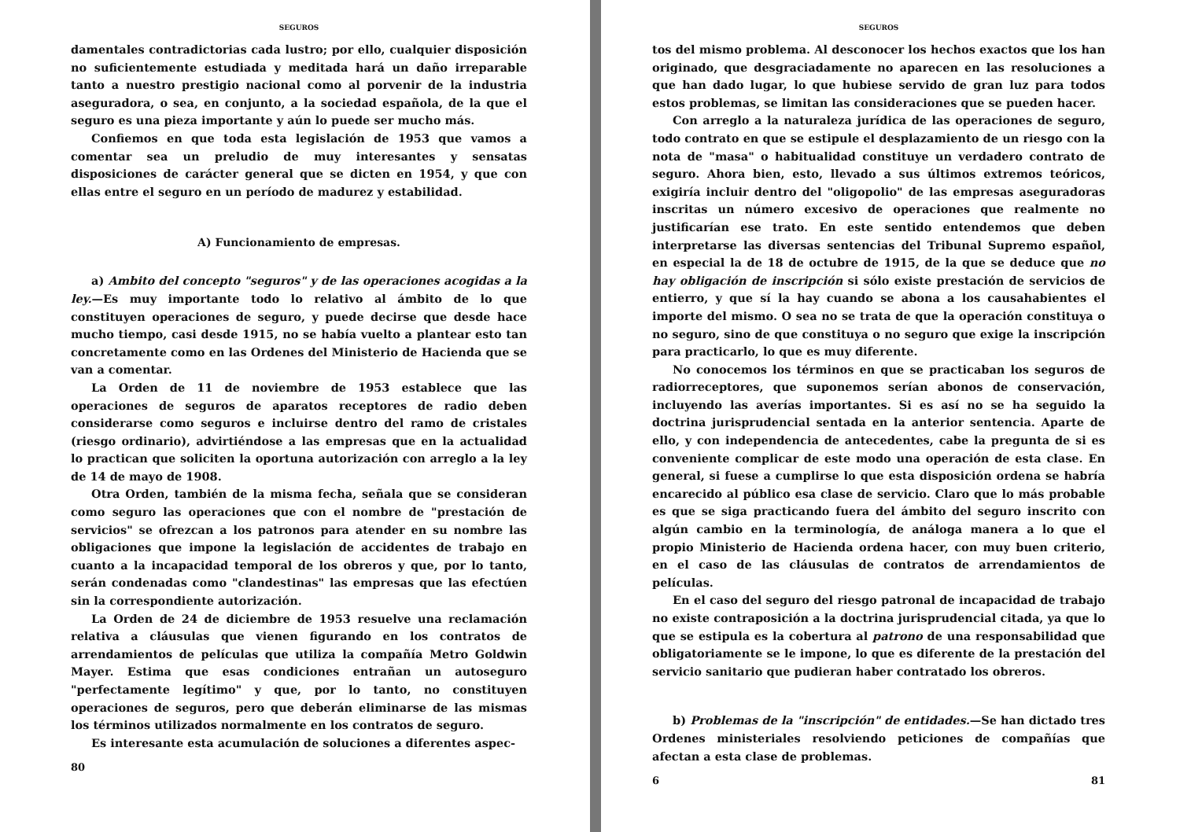SEGUROS
damentales contradictorias cada lustro; por ello, cualquier disposición no suficientemente estudiada y meditada hará un daño irreparable tanto a nuestro prestigio nacional como al porvenir de la industria aseguradora, o sea, en conjunto, a la sociedad española, de la que el seguro es una pieza importante y aún lo puede ser mucho más.
Confiemos en que toda esta legislación de 1953 que vamos a comentar sea un preludio de muy interesantes y sensatas disposiciones de carácter general que se dicten en 1954, y que con ellas entre el seguro en un período de madurez y estabilidad.
A) Funcionamiento de empresas.
a) Ambito del concepto "seguros" y de las operaciones acogidas a la ley.—Es muy importante todo lo relativo al ámbito de lo que constituyen operaciones de seguro, y puede decirse que desde hace mucho tiempo, casi desde 1915, no se había vuelto a plantear esto tan concretamente como en las Ordenes del Ministerio de Hacienda que se van a comentar.
La Orden de 11 de noviembre de 1953 establece que las operaciones de seguros de aparatos receptores de radio deben considerarse como seguros e incluirse dentro del ramo de cristales (riesgo ordinario), advirtiéndose a las empresas que en la actualidad lo practican que soliciten la oportuna autorización con arreglo a la ley de 14 de mayo de 1908.
Otra Orden, también de la misma fecha, señala que se consideran como seguro las operaciones que con el nombre de "prestación de servicios" se ofrezcan a los patronos para atender en su nombre las obligaciones que impone la legislación de accidentes de trabajo en cuanto a la incapacidad temporal de los obreros y que, por lo tanto, serán condenadas como "clandestinas" las empresas que las efectúen sin la correspondiente autorización.
La Orden de 24 de diciembre de 1953 resuelve una reclamación relativa a cláusulas que vienen figurando en los contratos de arrendamientos de películas que utiliza la compañía Metro Goldwin Mayer. Estima que esas condiciones entrañan un autoseguro "perfectamente legítimo" y que, por lo tanto, no constituyen operaciones de seguros, pero que deberán eliminarse de las mismas los términos utilizados normalmente en los contratos de seguro.
Es interesante esta acumulación de soluciones a diferentes aspec-
80
SEGUROS
tos del mismo problema. Al desconocer los hechos exactos que los han originado, que desgraciadamente no aparecen en las resoluciones a que han dado lugar, lo que hubiese servido de gran luz para todos estos problemas, se limitan las consideraciones que se pueden hacer.
Con arreglo a la naturaleza jurídica de las operaciones de seguro, todo contrato en que se estipule el desplazamiento de un riesgo con la nota de "masa" o habitualidad constituye un verdadero contrato de seguro. Ahora bien, esto, llevado a sus últimos extremos teóricos, exigiría incluir dentro del "oligopolio" de las empresas aseguradoras inscritas un número excesivo de operaciones que realmente no justificarían ese trato. En este sentido entendemos que deben interpretarse las diversas sentencias del Tribunal Supremo español, en especial la de 18 de octubre de 1915, de la que se deduce que no hay obligación de inscripción si sólo existe prestación de servicios de entierro, y que sí la hay cuando se abona a los causahabientes el importe del mismo. O sea no se trata de que la operación constituya o no seguro, sino de que constituya o no seguro que exige la inscripción para practicarlo, lo que es muy diferente.
No conocemos los términos en que se practicaban los seguros de radiorreceptores, que suponemos serían abonos de conservación, incluyendo las averías importantes. Si es así no se ha seguido la doctrina jurisprudencial sentada en la anterior sentencia. Aparte de ello, y con independencia de antecedentes, cabe la pregunta de si es conveniente complicar de este modo una operación de esta clase. En general, si fuese a cumplirse lo que esta disposición ordena se habría encarecido al público esa clase de servicio. Claro que lo más probable es que se siga practicando fuera del ámbito del seguro inscrito con algún cambio en la terminología, de análoga manera a lo que el propio Ministerio de Hacienda ordena hacer, con muy buen criterio, en el caso de las cláusulas de contratos de arrendamientos de películas.
En el caso del seguro del riesgo patronal de incapacidad de trabajo no existe contraposición a la doctrina jurisprudencial citada, ya que lo que se estipula es la cobertura al patrono de una responsabilidad que obligatoriamente se le impone, lo que es diferente de la prestación del servicio sanitario que pudieran haber contratado los obreros.
b) Problemas de la "inscripción" de entidades.—Se han dictado tres Ordenes ministeriales resolviendo peticiones de compañías que afectan a esta clase de problemas.
6 81